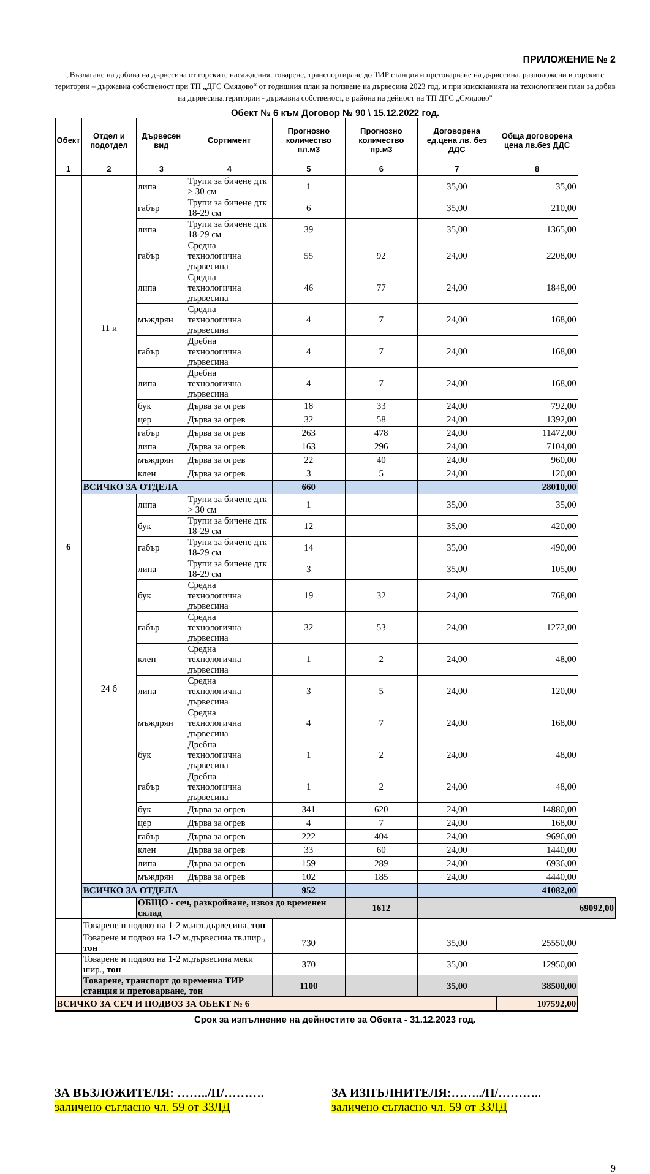ПРИЛОЖЕНИЕ № 2
„Възлагане на добива на дървесина от горските насаждения, товарене, транспортиране до ТИР станция и претоварване на дървесина, разположени в горските територии – държавна собственост при ТП „ДГС Смядово“ от годишния план за ползване на дървесина 2023 год. и при изискванията на технологичен план за добив на дървесина.територии - държавна собственост, в района на дейност на ТП ДГС „Смядово"
Обект № 6 към Договор № 90 \ 15.12.2022 год.
| Обект | Отдел и подотдел | Дървесен вид | Сортимент | Прогнозно количество пл.м3 | Прогнозно количество пр.м3 | Договорена ед.цена лв. без ДДС | Обща договорена цена лв.без ДДС | |
| --- | --- | --- | --- | --- | --- | --- | --- | --- |
| 1 | 2 | 3 | 4 | 5 | 6 | 7 | 8 | |
| 6 | 11 и | липа | Трупи за бичене дтк > 30 см | 1 | | 35,00 | 35,00 | |
| | | габър | Трупи за бичене дтк 18-29 см | 6 | | 35,00 | 210,00 | |
| | | липа | Трупи за бичене дтк 18-29 см | 39 | | 35,00 | 1365,00 | |
| | | габър | Средна технологична дървесина | 55 | 92 | 24,00 | 2208,00 | |
| | | липа | Средна технологична дървесина | 46 | 77 | 24,00 | 1848,00 | |
| | | мъждрян | Средна технологична дървесина | 4 | 7 | 24,00 | 168,00 | |
| | | габър | Дребна технологична дървесина | 4 | 7 | 24,00 | 168,00 | |
| | | липа | Дребна технологична дървесина | 4 | 7 | 24,00 | 168,00 | |
| | | бук | Дърва за огрев | 18 | 33 | 24,00 | 792,00 | |
| | | цер | Дърва за огрев | 32 | 58 | 24,00 | 1392,00 | |
| | | габър | Дърва за огрев | 263 | 478 | 24,00 | 11472,00 | |
| | | липа | Дърва за огрев | 163 | 296 | 24,00 | 7104,00 | |
| | | мъждрян | Дърва за огрев | 22 | 40 | 24,00 | 960,00 | |
| | | клен | Дърва за огрев | 3 | 5 | 24,00 | 120,00 | |
| | ВСИЧКО ЗА ОТДЕЛА | | | 660 | | | 28010,00 | |
| | 24 б | липа | Трупи за бичене дтк > 30 см | 1 | | 35,00 | 35,00 | |
| | | бук | Трупи за бичене дтк 18-29 см | 12 | | 35,00 | 420,00 | |
| | | габър | Трупи за бичене дтк 18-29 см | 14 | | 35,00 | 490,00 | |
| | | липа | Трупи за бичене дтк 18-29 см | 3 | | 35,00 | 105,00 | |
| | | бук | Средна технологична дървесина | 19 | 32 | 24,00 | 768,00 | |
| | | габър | Средна технологична дървесина | 32 | 53 | 24,00 | 1272,00 | |
| | | клен | Средна технологична дървесина | 1 | 2 | 24,00 | 48,00 | |
| | | липа | Средна технологична дървесина | 3 | 5 | 24,00 | 120,00 | |
| | | мъждрян | Средна технологична дървесина | 4 | 7 | 24,00 | 168,00 | |
| | | бук | Дребна технологична дървесина | 1 | 2 | 24,00 | 48,00 | |
| | | габър | Дребна технологична дървесина | 1 | 2 | 24,00 | 48,00 | |
| | | бук | Дърва за огрев | 341 | 620 | 24,00 | 14880,00 | |
| | | цер | Дърва за огрев | 4 | 7 | 24,00 | 168,00 | |
| | | габър | Дърва за огрев | 222 | 404 | 24,00 | 9696,00 | |
| | | клен | Дърва за огрев | 33 | 60 | 24,00 | 1440,00 | |
| | | липа | Дърва за огрев | 159 | 289 | 24,00 | 6936,00 | |
| | | мъждрян | Дърва за огрев | 102 | 185 | 24,00 | 4440,00 | |
| | ВСИЧКО ЗА ОТДЕЛА | | | 952 | | | 41082,00 | |
| | | ОБЩО - сеч, разкройване, извоз до временен склад | | | 1612 | | | 69092,00 |
| | Товарене и подвоз на 1-2 м.игл.дървесина, тон | | | | | | | |
| | Товарене и подвоз на 1-2 м.дървесина тв.шир., тон | | | 730 | | 35,00 | 25550,00 | |
| | Товарене и подвоз на 1-2 м.дървесина меки шир., тон | | | 370 | | 35,00 | 12950,00 | |
| | Товарене, транспорт до временна ТИР станция и претоварване, тон | | | 1100 | | 35,00 | 38500,00 | |
| ВСИЧКО ЗА СЕЧ И ПОДВОЗ ЗА ОБЕКТ № 6 | | | | | | | 107592,00 | |
Срок за изпълнение на дейностите за Обекта - 31.12.2023 год.
ЗА ВЪЗЛОЖИТЕЛЯ: ……../П/……….
заличено съгласно чл. 59 от ЗЗЛД
ЗА ИЗПЪЛНИТЕЛЯ:……../П/………..
заличено съгласно чл. 59 от ЗЗЛД
9